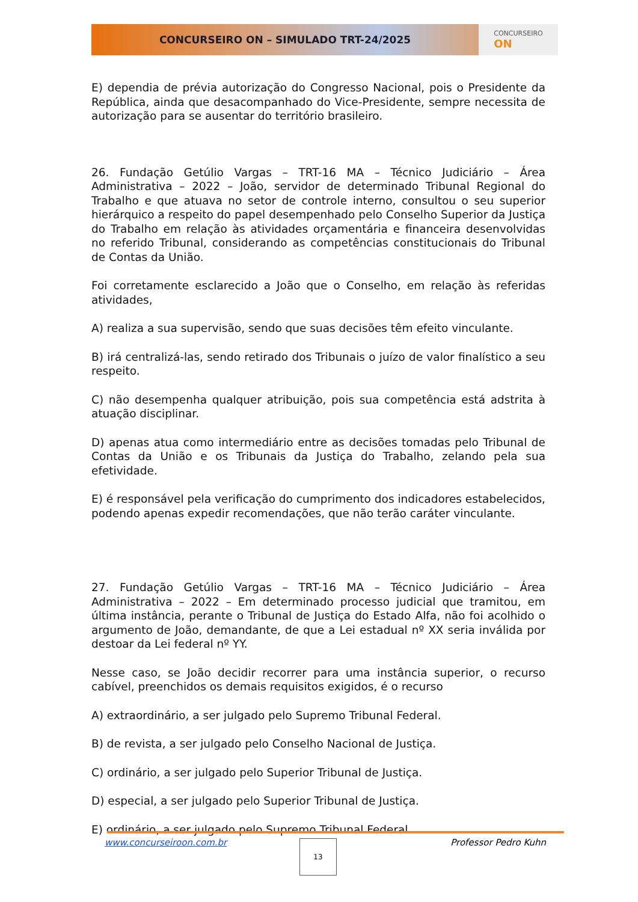CONCURSEIRO ON – SIMULADO TRT-24/2025
CONCURSEIRO
ON
E) dependia de prévia autorização do Congresso Nacional, pois o Presidente da República, ainda que desacompanhado do Vice-Presidente, sempre necessita de autorização para se ausentar do território brasileiro.
26. Fundação Getúlio Vargas – TRT-16 MA – Técnico Judiciário – Área Administrativa – 2022 – João, servidor de determinado Tribunal Regional do Trabalho e que atuava no setor de controle interno, consultou o seu superior hierárquico a respeito do papel desempenhado pelo Conselho Superior da Justiça do Trabalho em relação às atividades orçamentária e financeira desenvolvidas no referido Tribunal, considerando as competências constitucionais do Tribunal de Contas da União.
Foi corretamente esclarecido a João que o Conselho, em relação às referidas atividades,
A) realiza a sua supervisão, sendo que suas decisões têm efeito vinculante.
B) irá centralizá-las, sendo retirado dos Tribunais o juízo de valor finalístico a seu respeito.
C) não desempenha qualquer atribuição, pois sua competência está adstrita à atuação disciplinar.
D) apenas atua como intermediário entre as decisões tomadas pelo Tribunal de Contas da União e os Tribunais da Justiça do Trabalho, zelando pela sua efetividade.
E) é responsável pela verificação do cumprimento dos indicadores estabelecidos, podendo apenas expedir recomendações, que não terão caráter vinculante.
27. Fundação Getúlio Vargas – TRT-16 MA – Técnico Judiciário – Área Administrativa – 2022 – Em determinado processo judicial que tramitou, em última instância, perante o Tribunal de Justiça do Estado Alfa, não foi acolhido o argumento de João, demandante, de que a Lei estadual nº XX seria inválida por destoar da Lei federal nº YY.
Nesse caso, se João decidir recorrer para uma instância superior, o recurso cabível, preenchidos os demais requisitos exigidos, é o recurso
A) extraordinário, a ser julgado pelo Supremo Tribunal Federal.
B) de revista, a ser julgado pelo Conselho Nacional de Justiça.
C) ordinário, a ser julgado pelo Superior Tribunal de Justiça.
D) especial, a ser julgado pelo Superior Tribunal de Justiça.
E) ordinário, a ser julgado pelo Supremo Tribunal Federal.
www.concurseiroon.com.br Professor Pedro Kuhn 13